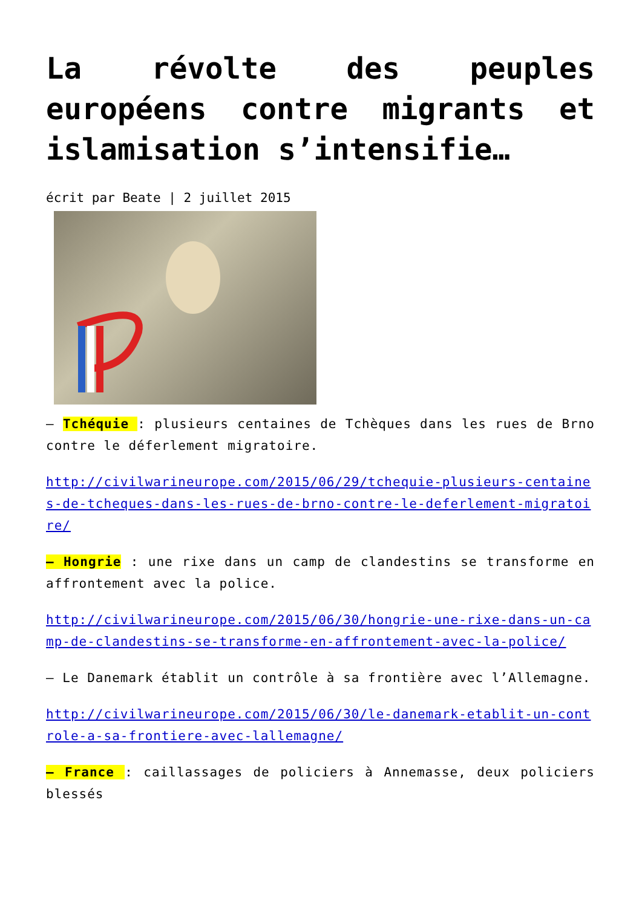La révolte des peuples européens contre migrants et islamisation s’intensifie…
écrit par Beate | 2 juillet 2015
– Tchéquie : plusieurs centaines de Tchèques dans les rues de Brno contre le déferlement migratoire.
http://civilwarineurope.com/2015/06/29/tchequie-plusieurs-centaines-de-tcheques-dans-les-rues-de-brno-contre-le-deferlement-migratoire/
– Hongrie : une rixe dans un camp de clandestins se transforme en affrontement avec la police.
http://civilwarineurope.com/2015/06/30/hongrie-une-rixe-dans-un-camp-de-clandestins-se-transforme-en-affrontement-avec-la-police/
– Le Danemark établit un contrôle à sa frontière avec l’Allemagne.
http://civilwarineurope.com/2015/06/30/le-danemark-etablit-un-controle-a-sa-frontiere-avec-lallemagne/
– France : caillassages de policiers à Annemasse, deux policiers blessés